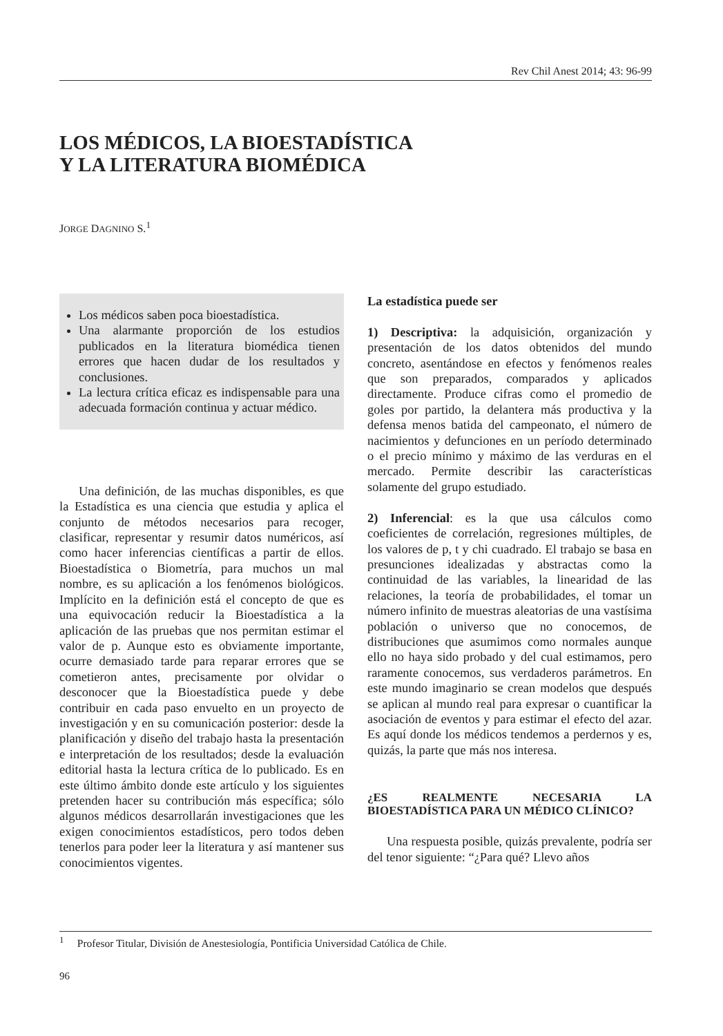Rev Chil Anest 2014; 43: 96-99
LOS MÉDICOS, LA BIOESTADÍSTICA
Y LA LITERATURA BIOMÉDICA
JORGE DAGNINO S.<sup>1</sup>
Los médicos saben poca bioestadística.
Una alarmante proporción de los estudios publicados en la literatura biomédica tienen errores que hacen dudar de los resultados y conclusiones.
La lectura crítica eficaz es indispensable para una adecuada formación continua y actuar médico.
Una definición, de las muchas disponibles, es que la Estadística es una ciencia que estudia y aplica el conjunto de métodos necesarios para recoger, clasificar, representar y resumir datos numéricos, así como hacer inferencias científicas a partir de ellos. Bioestadística o Biometría, para muchos un mal nombre, es su aplicación a los fenómenos biológicos. Implícito en la definición está el concepto de que es una equivocación reducir la Bioestadística a la aplicación de las pruebas que nos permitan estimar el valor de p. Aunque esto es obviamente importante, ocurre demasiado tarde para reparar errores que se cometieron antes, precisamente por olvidar o desconocer que la Bioestadística puede y debe contribuir en cada paso envuelto en un proyecto de investigación y en su comunicación posterior: desde la planificación y diseño del trabajo hasta la presentación e interpretación de los resultados; desde la evaluación editorial hasta la lectura crítica de lo publicado. Es en este último ámbito donde este artículo y los siguientes pretenden hacer su contribución más específica; sólo algunos médicos desarrollarán investigaciones que les exigen conocimientos estadísticos, pero todos deben tenerlos para poder leer la literatura y así mantener sus conocimientos vigentes.
La estadística puede ser
1) Descriptiva: la adquisición, organización y presentación de los datos obtenidos del mundo concreto, asentándose en efectos y fenómenos reales que son preparados, comparados y aplicados directamente. Produce cifras como el promedio de goles por partido, la delantera más productiva y la defensa menos batida del campeonato, el número de nacimientos y defunciones en un período determinado o el precio mínimo y máximo de las verduras en el mercado. Permite describir las características solamente del grupo estudiado.
2) Inferencial: es la que usa cálculos como coeficientes de correlación, regresiones múltiples, de los valores de p, t y chi cuadrado. El trabajo se basa en presunciones idealizadas y abstractas como la continuidad de las variables, la linearidad de las relaciones, la teoría de probabilidades, el tomar un número infinito de muestras aleatorias de una vastísima población o universo que no conocemos, de distribuciones que asumimos como normales aunque ello no haya sido probado y del cual estimamos, pero raramente conocemos, sus verdaderos parámetros. En este mundo imaginario se crean modelos que después se aplican al mundo real para expresar o cuantificar la asociación de eventos y para estimar el efecto del azar. Es aquí donde los médicos tendemos a perdernos y es, quizás, la parte que más nos interesa.
¿ES REALMENTE NECESARIA LA BIOESTADÍSTICA PARA UN MÉDICO CLÍNICO?
Una respuesta posible, quizás prevalente, podría ser del tenor siguiente: “¿Para qué? Llevo años
<sup>1</sup> Profesor Titular, División de Anestesiología, Pontificia Universidad Católica de Chile.
96